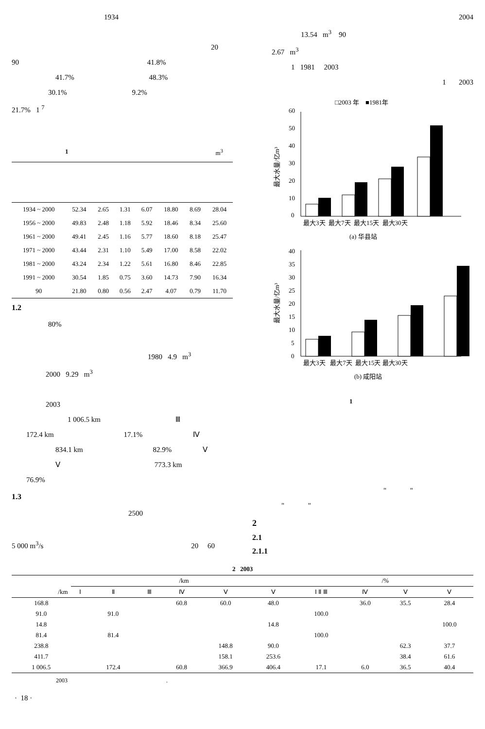1934
20
90 41.8%
41.7% 48.3%
30.1% 9.2%
21.7% 1 <sup>7</sup>
1 m<sup>3</sup>
| 1934 ~ 2000 | 52.34 | 2.65 | 1.31 | 6.07 | 18.80 | 8.69 | 28.04 |
| 1956 ~ 2000 | 49.83 | 2.48 | 1.18 | 5.92 | 18.46 | 8.34 | 25.60 |
| 1961 ~ 2000 | 49.41 | 2.45 | 1.16 | 5.77 | 18.60 | 8.18 | 25.47 |
| 1971 ~ 2000 | 43.44 | 2.31 | 1.10 | 5.49 | 17.00 | 8.58 | 22.02 |
| 1981 ~ 2000 | 43.24 | 2.34 | 1.22 | 5.61 | 16.80 | 8.46 | 22.85 |
| 1991 ~ 2000 | 30.54 | 1.85 | 0.75 | 3.60 | 14.73 | 7.90 | 16.34 |
| 90 | 21.80 | 0.80 | 0.56 | 2.47 | 4.07 | 0.79 | 11.70 |
1.2
80%
1980 4.9 m<sup>3</sup>
2000 9.29 m<sup>3</sup>
2003
1 006.5 km Ⅲ
172.4 km 17.1% Ⅳ
834.1 km 82.9% Ⅴ
Ⅴ 773.3 km
76.9%
1.3
2500
5 000 m<sup>3</sup>/s 20 60
2004
13.54 m<sup>3</sup> 90
2.67 m<sup>3</sup>
1 1981 2003
1 2003
□2003 年 ■1981年
0
10
20
30
40
50
60
最大水量/亿m³
最大3天 最大7天 最大15天 最大30天
(a) 华县站
0
5
10
15
20
25
30
35
40
最大水量/亿m³
最大3天 最大7天 最大15天 最大30天
(b) 咸阳站
1
" "
" "
2
2.1
2.1.1
2 2003
| | /km | | | | | | /% | | | |
| --- | --- | --- | --- | --- | --- | --- | --- | --- | --- | --- |
| /km | Ⅰ | Ⅱ | Ⅲ | Ⅳ | Ⅴ | Ⅴ | Ⅰ Ⅱ Ⅲ | Ⅳ | Ⅴ | Ⅴ |
| 168.8 | | | | 60.8 | 60.0 | 48.0 | | 36.0 | 35.5 | 28.4 |
| 91.0 | | 91.0 | | | | | 100.0 | | | |
| 14.8 | | | | | | 14.8 | | | | 100.0 |
| 81.4 | | 81.4 | | | | | 100.0 | | | |
| 238.8 | | | | | 148.8 | 90.0 | | | 62.3 | 37.7 |
| 411.7 | | | | | 158.1 | 253.6 | | | 38.4 | 61.6 |
| 1 006.5 | | 172.4 | | 60.8 | 366.9 | 406.4 | 17.1 | 6.0 | 36.5 | 40.4 |
2003 .
· 18 ·